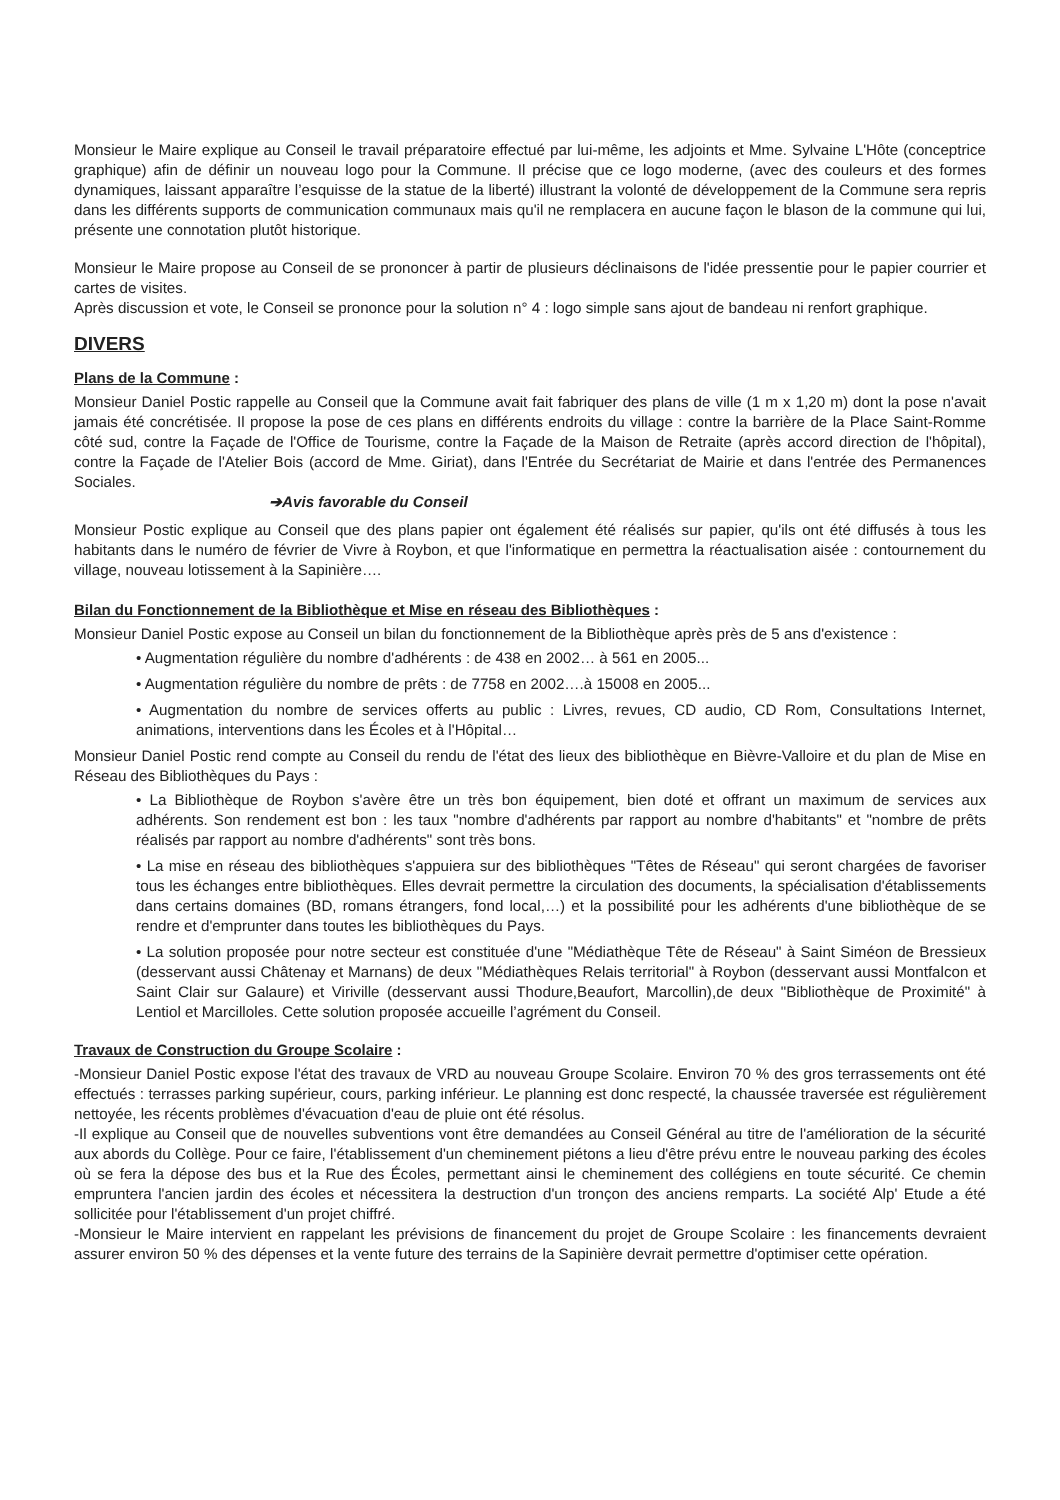Monsieur le Maire explique au Conseil le travail préparatoire effectué par lui-même, les adjoints et Mme. Sylvaine L'Hôte (conceptrice graphique) afin de définir un nouveau logo pour la Commune. Il précise que ce logo moderne, (avec des couleurs et des formes dynamiques, laissant apparaître l’esquisse de la statue de la liberté) illustrant la volonté de développement de la Commune sera repris dans les différents supports de communication communaux mais qu'il ne remplacera en aucune façon le blason de la commune qui lui, présente une connotation plutôt historique.
Monsieur le Maire propose au Conseil de se prononcer à partir de plusieurs déclinaisons de l'idée pressentie pour le papier courrier et cartes de visites.
Après discussion et vote, le Conseil se prononce pour la solution n° 4 : logo simple sans ajout de bandeau ni renfort graphique.
DIVERS
Plans de la Commune :
Monsieur Daniel Postic rappelle au Conseil que la Commune avait fait fabriquer des plans de ville (1 m x 1,20 m) dont la pose n'avait jamais été concrétisée. Il propose la pose de ces plans en différents endroits du village : contre la barrière de la Place Saint-Romme côté sud, contre la Façade de l'Office de Tourisme, contre la Façade de la Maison de Retraite (après accord direction de l'hôpital), contre la Façade de l'Atelier Bois (accord de Mme. Giriat), dans l'Entrée du Secrétariat de Mairie et dans l'entrée des Permanences Sociales.
➔Avis favorable du Conseil
Monsieur Postic explique au Conseil que des plans papier ont également été réalisés sur papier, qu'ils ont été diffusés à tous les habitants dans le numéro de février de Vivre à Roybon, et que l'informatique en permettra la réactualisation aisée : contournement du village, nouveau lotissement à la Sapinière….
Bilan du Fonctionnement de la Bibliothèque et Mise en réseau des Bibliothèques :
Monsieur Daniel Postic expose au Conseil un bilan du fonctionnement de la Bibliothèque après près de 5 ans d'existence :
• Augmentation régulière du nombre d'adhérents : de 438 en 2002… à 561 en 2005...
• Augmentation régulière du nombre de prêts : de 7758 en 2002….à 15008 en 2005...
• Augmentation du nombre de services offerts au public : Livres, revues, CD audio, CD Rom, Consultations Internet, animations, interventions dans les Écoles et à l'Hôpital…
Monsieur Daniel Postic rend compte au Conseil du rendu de l'état des lieux des bibliothèque en Bièvre-Valloire et du plan de Mise en Réseau des Bibliothèques du Pays :
• La Bibliothèque de Roybon s'avère être un très bon équipement, bien doté et offrant un maximum de services aux adhérents. Son rendement est bon : les taux "nombre d'adhérents par rapport au nombre d'habitants" et "nombre de prêts réalisés par rapport au nombre d'adhérents" sont très bons.
• La mise en réseau des bibliothèques s'appuiera sur des bibliothèques "Têtes de Réseau" qui seront chargées de favoriser tous les échanges entre bibliothèques. Elles devrait permettre la circulation des documents, la spécialisation d'établissements dans certains domaines (BD, romans étrangers, fond local,…) et la possibilité pour les adhérents d'une bibliothèque de se rendre et d'emprunter dans toutes les bibliothèques du Pays.
• La solution proposée pour notre secteur est constituée d'une "Médiathèque Tête de Réseau" à Saint Siméon de Bressieux (desservant aussi Châtenay et Marnans) de deux "Médiathèques Relais territorial" à Roybon (desservant aussi Montfalcon et Saint Clair sur Galaure) et Viriville (desservant aussi Thodure,Beaufort, Marcollin),de deux "Bibliothèque de Proximité" à Lentiol et Marcilloles. Cette solution proposée accueille l’agrément du Conseil.
Travaux de Construction du Groupe Scolaire :
-Monsieur Daniel Postic expose l'état des travaux de VRD au nouveau Groupe Scolaire. Environ 70 % des gros terrassements ont été effectués : terrasses parking supérieur, cours, parking inférieur. Le planning est donc respecté, la chaussée traversée est régulièrement nettoyée, les récents problèmes d'évacuation d'eau de pluie ont été résolus.
-Il explique au Conseil que de nouvelles subventions vont être demandées au Conseil Général au titre de l'amélioration de la sécurité aux abords du Collège. Pour ce faire, l'établissement d'un cheminement piétons a lieu d'être prévu entre le nouveau parking des écoles où se fera la dépose des bus et la Rue des Écoles, permettant ainsi le cheminement des collégiens en toute sécurité. Ce chemin empruntera l'ancien jardin des écoles et nécessitera la destruction d'un tronçon des anciens remparts. La société Alp' Etude a été sollicitée pour l'établissement d'un projet chiffré.
-Monsieur le Maire intervient en rappelant les prévisions de financement du projet de Groupe Scolaire : les financements devraient assurer environ 50 % des dépenses et la vente future des terrains de la Sapinière devrait permettre d'optimiser cette opération.